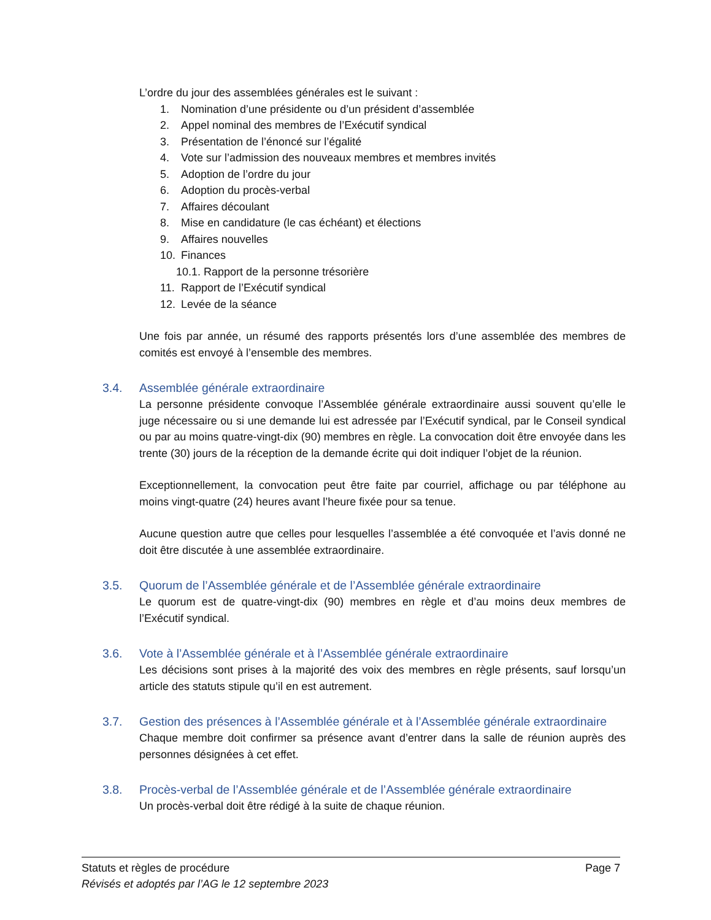L’ordre du jour des assemblées générales est le suivant :
1. Nomination d’une présidente ou d’un président d’assemblée
2. Appel nominal des membres de l’Exécutif syndical
3. Présentation de l’énoncé sur l’égalité
4. Vote sur l’admission des nouveaux membres et membres invités
5. Adoption de l’ordre du jour
6. Adoption du procès-verbal
7. Affaires découlant
8. Mise en candidature (le cas échéant) et élections
9. Affaires nouvelles
10. Finances
10.1. Rapport de la personne trésorière
11. Rapport de l’Exécutif syndical
12. Levée de la séance
Une fois par année, un résumé des rapports présentés lors d’une assemblée des membres de comités est envoyé à l’ensemble des membres.
3.4. Assemblée générale extraordinaire
La personne présidente convoque l’Assemblée générale extraordinaire aussi souvent qu’elle le juge nécessaire ou si une demande lui est adressée par l’Exécutif syndical, par le Conseil syndical ou par au moins quatre-vingt-dix (90) membres en règle. La convocation doit être envoyée dans les trente (30) jours de la réception de la demande écrite qui doit indiquer l’objet de la réunion.
Exceptionnellement, la convocation peut être faite par courriel, affichage ou par téléphone au moins vingt-quatre (24) heures avant l’heure fixée pour sa tenue.
Aucune question autre que celles pour lesquelles l’assemblée a été convoquée et l’avis donné ne doit être discutée à une assemblée extraordinaire.
3.5. Quorum de l’Assemblée générale et de l’Assemblée générale extraordinaire
Le quorum est de quatre-vingt-dix (90) membres en règle et d’au moins deux membres de l’Exécutif syndical.
3.6. Vote à l’Assemblée générale et à l’Assemblée générale extraordinaire
Les décisions sont prises à la majorité des voix des membres en règle présents, sauf lorsqu’un article des statuts stipule qu’il en est autrement.
3.7. Gestion des présences à l’Assemblée générale et à l’Assemblée générale extraordinaire
Chaque membre doit confirmer sa présence avant d’entrer dans la salle de réunion auprès des personnes désignées à cet effet.
3.8. Procès-verbal de l’Assemblée générale et de l’Assemblée générale extraordinaire
Un procès-verbal doit être rédigé à la suite de chaque réunion.
Statuts et règles de procédure Page 7
Révisés et adoptés par l’AG le 12 septembre 2023